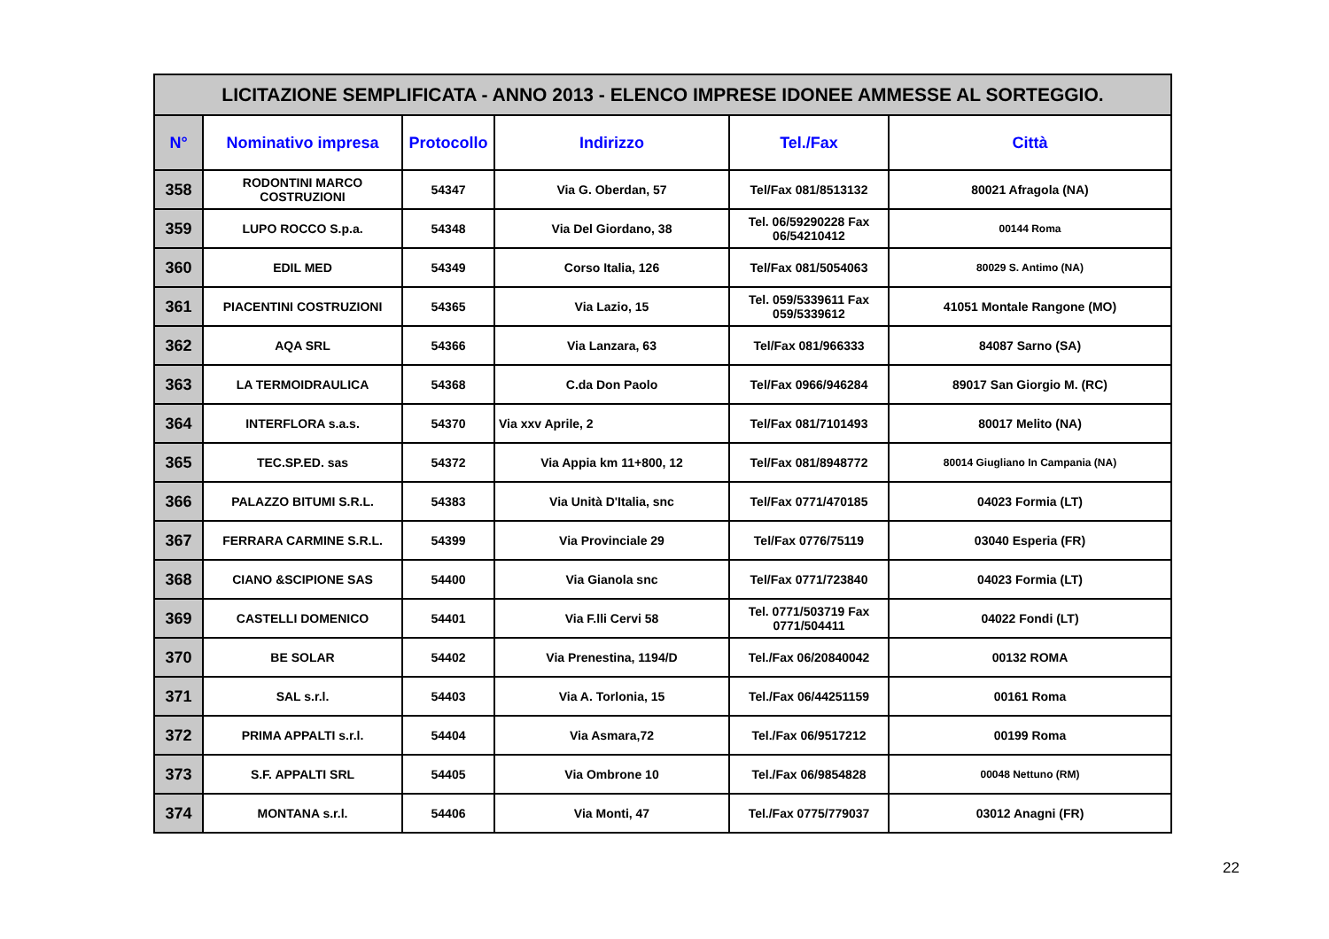| LICITAZIONE SEMPLIFICATA - ANNO 2013 - ELENCO IMPRESE IDONEE AMMESSE AL SORTEGGIO. | | | | | |
| N° | Nominativo impresa | Protocollo | Indirizzo | Tel./Fax | Città |
| 358 | RODONTINI MARCO COSTRUZIONI | 54347 | Via G. Oberdan, 57 | Tel/Fax 081/8513132 | 80021 Afragola (NA) |
| 359 | LUPO ROCCO S.p.a. | 54348 | Via Del Giordano, 38 | Tel. 06/59290228 Fax 06/54210412 | 00144 Roma |
| 360 | EDIL MED | 54349 | Corso Italia, 126 | Tel/Fax 081/5054063 | 80029 S. Antimo (NA) |
| 361 | PIACENTINI COSTRUZIONI | 54365 | Via Lazio, 15 | Tel. 059/5339611 Fax 059/5339612 | 41051 Montale Rangone (MO) |
| 362 | AQA SRL | 54366 | Via Lanzara, 63 | Tel/Fax 081/966333 | 84087 Sarno (SA) |
| 363 | LA TERMOIDRAULICA | 54368 | C.da Don Paolo | Tel/Fax 0966/946284 | 89017 San Giorgio M. (RC) |
| 364 | INTERFLORA s.a.s. | 54370 | Via xxv Aprile, 2 | Tel/Fax 081/7101493 | 80017 Melito (NA) |
| 365 | TEC.SP.ED. sas | 54372 | Via Appia km 11+800, 12 | Tel/Fax 081/8948772 | 80014 Giugliano In Campania (NA) |
| 366 | PALAZZO BITUMI S.R.L. | 54383 | Via Unità D'Italia, snc | Tel/Fax 0771/470185 | 04023 Formia (LT) |
| 367 | FERRARA CARMINE S.R.L. | 54399 | Via Provinciale 29 | Tel/Fax 0776/75119 | 03040 Esperia (FR) |
| 368 | CIANO &SCIPIONE SAS | 54400 | Via Gianola snc | Tel/Fax 0771/723840 | 04023 Formia (LT) |
| 369 | CASTELLI DOMENICO | 54401 | Via F.lli Cervi 58 | Tel. 0771/503719 Fax 0771/504411 | 04022 Fondi (LT) |
| 370 | BE SOLAR | 54402 | Via Prenestina, 1194/D | Tel./Fax 06/20840042 | 00132 ROMA |
| 371 | SAL s.r.l. | 54403 | Via A. Torlonia, 15 | Tel./Fax 06/44251159 | 00161 Roma |
| 372 | PRIMA APPALTI s.r.l. | 54404 | Via Asmara,72 | Tel./Fax 06/9517212 | 00199 Roma |
| 373 | S.F. APPALTI SRL | 54405 | Via Ombrone 10 | Tel./Fax 06/9854828 | 00048 Nettuno (RM) |
| 374 | MONTANA s.r.l. | 54406 | Via Monti, 47 | Tel./Fax 0775/779037 | 03012 Anagni (FR) |
22